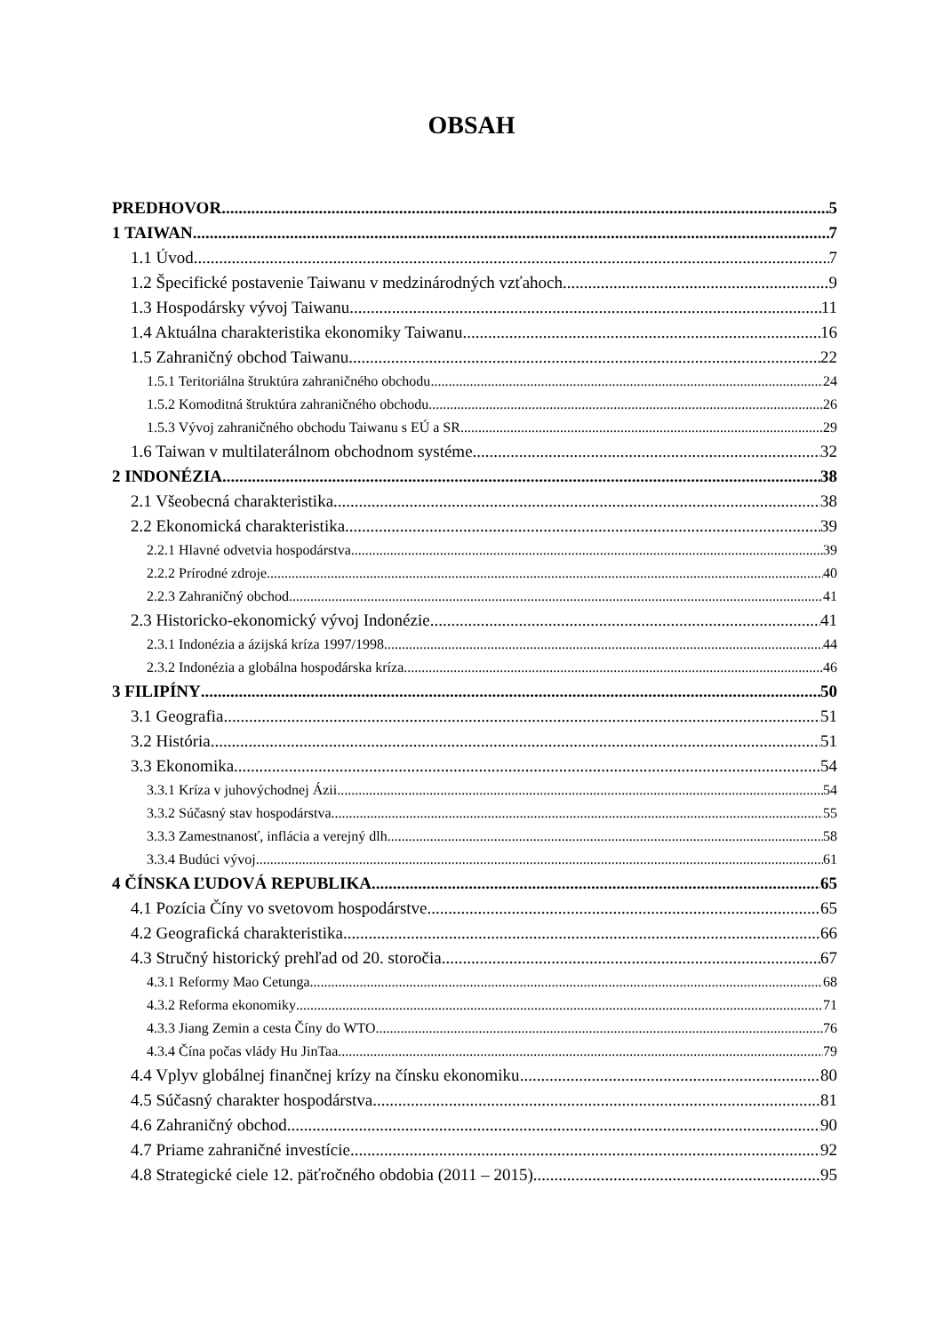OBSAH
PREDHOVOR 5
1 TAIWAN 7
1.1 Úvod 7
1.2 Špecifické postavenie Taiwanu v medzinárodných vzťahoch 9
1.3 Hospodársky vývoj Taiwanu 11
1.4 Aktuálna charakteristika ekonomiky Taiwanu 16
1.5 Zahraničný obchod Taiwanu 22
1.5.1 Teritoriálna štruktúra zahraničného obchodu 24
1.5.2 Komoditná štruktúra zahraničného obchodu 26
1.5.3 Vývoj zahraničného obchodu Taiwanu s EÚ a SR 29
1.6 Taiwan v multilaterálnom obchodnom systéme 32
2 INDONÉZIA 38
2.1 Všeobecná charakteristika 38
2.2 Ekonomická charakteristika 39
2.2.1 Hlavné odvetvia hospodárstva 39
2.2.2 Prírodné zdroje 40
2.2.3 Zahraničný obchod 41
2.3 Historicko-ekonomický vývoj Indonézie 41
2.3.1 Indonézia a ázijská kríza 1997/1998 44
2.3.2 Indonézia a globálna hospodárska kríza 46
3 FILIPÍNY 50
3.1 Geografia 51
3.2 História 51
3.3 Ekonomika 54
3.3.1 Kríza v juhovýchodnej Ázii 54
3.3.2 Súčasný stav hospodárstva 55
3.3.3 Zamestnanosť, inflácia a verejný dlh 58
3.3.4 Budúci vývoj 61
4 ČÍNSKA ĽUDOVÁ REPUBLIKA 65
4.1 Pozícia Číny vo svetovom hospodárstve 65
4.2 Geografická charakteristika 66
4.3 Stručný historický prehľad od 20. storočia 67
4.3.1 Reformy Mao Cetunga 68
4.3.2 Reforma ekonomiky 71
4.3.3 Jiang Zemin a cesta Číny do WTO 76
4.3.4 Čína počas vlády Hu JinTaa 79
4.4 Vplyv globálnej finančnej krízy na čínsku ekonomiku 80
4.5 Súčasný charakter hospodárstva 81
4.6 Zahraničný obchod 90
4.7 Priame zahraničné investície 92
4.8 Strategické ciele 12. päťročného obdobia (2011 – 2015) 95